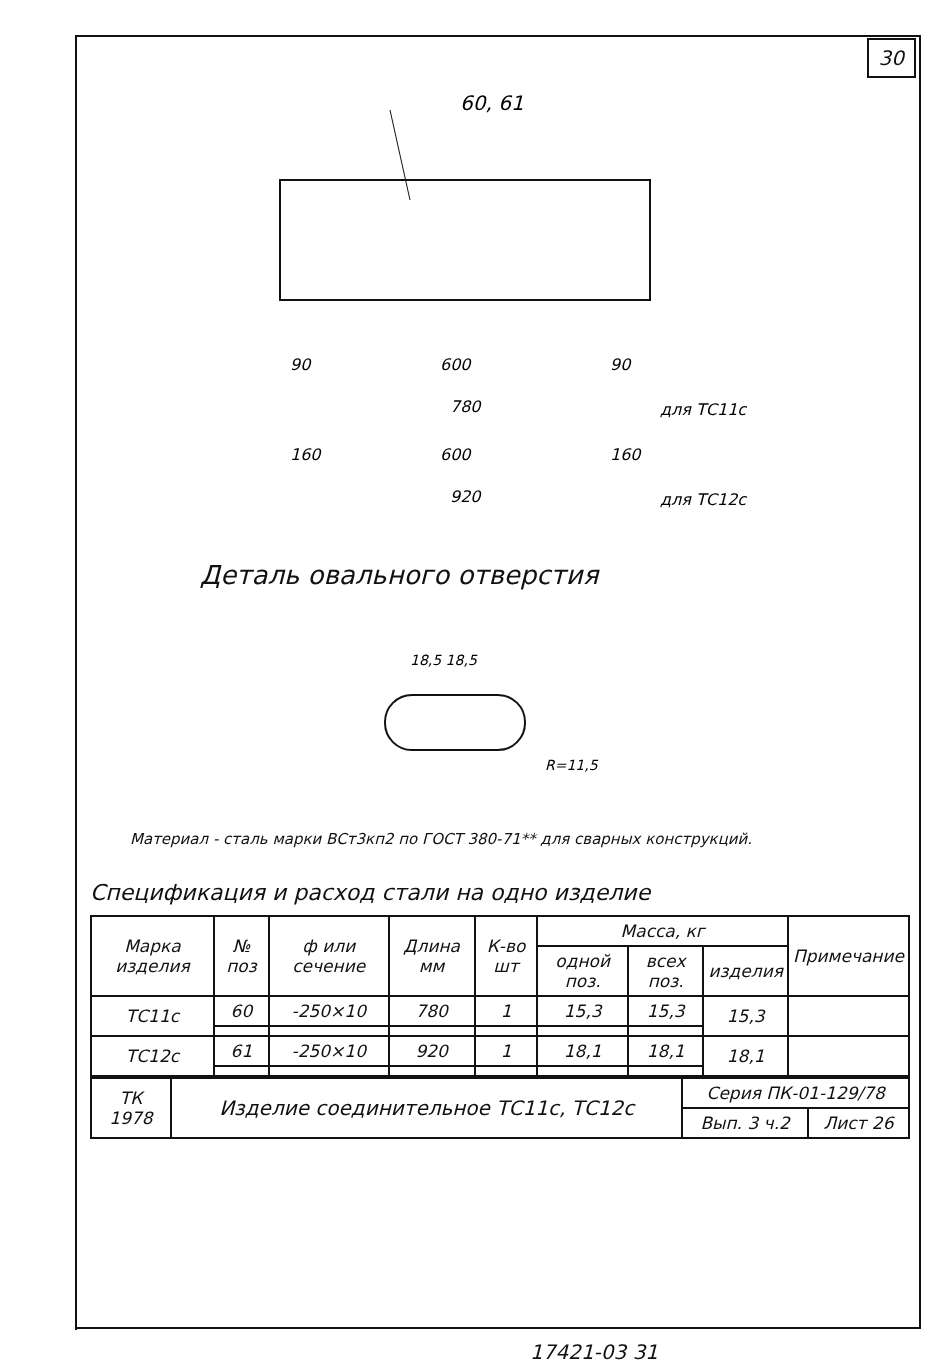30
60, 61
90
600
90
780
для ТС11с
160
600
160
920
для ТС12с
18,5 18,5
R=11,5
Деталь овального отверстия
Материал - сталь марки ВСт3кп2 по ГОСТ 380-71** для сварных конструкций.
Спецификация и расход стали на одно изделие
| Марка изделия | № поз | ф или сечение | Длина мм | К-во шт | Масса, кг | | | Примечание |
| --- | --- | --- | --- | --- | --- | --- | --- | --- |
| | | | | | одной поз. | всех поз. | изделия | |
| ТС11с | 60 | -250×10 | 780 | 1 | 15,3 | 15,3 | 15,3 | |
| ТС12с | 61 | -250×10 | 920 | 1 | 18,1 | 18,1 | 18,1 | |
| ТК 1978 | Изделие соединительное ТС11с, ТС12с | Серия ПК-01-129/78 | |
| | | Вып. 3 ч.2 | Лист 26 |
17421-03 31